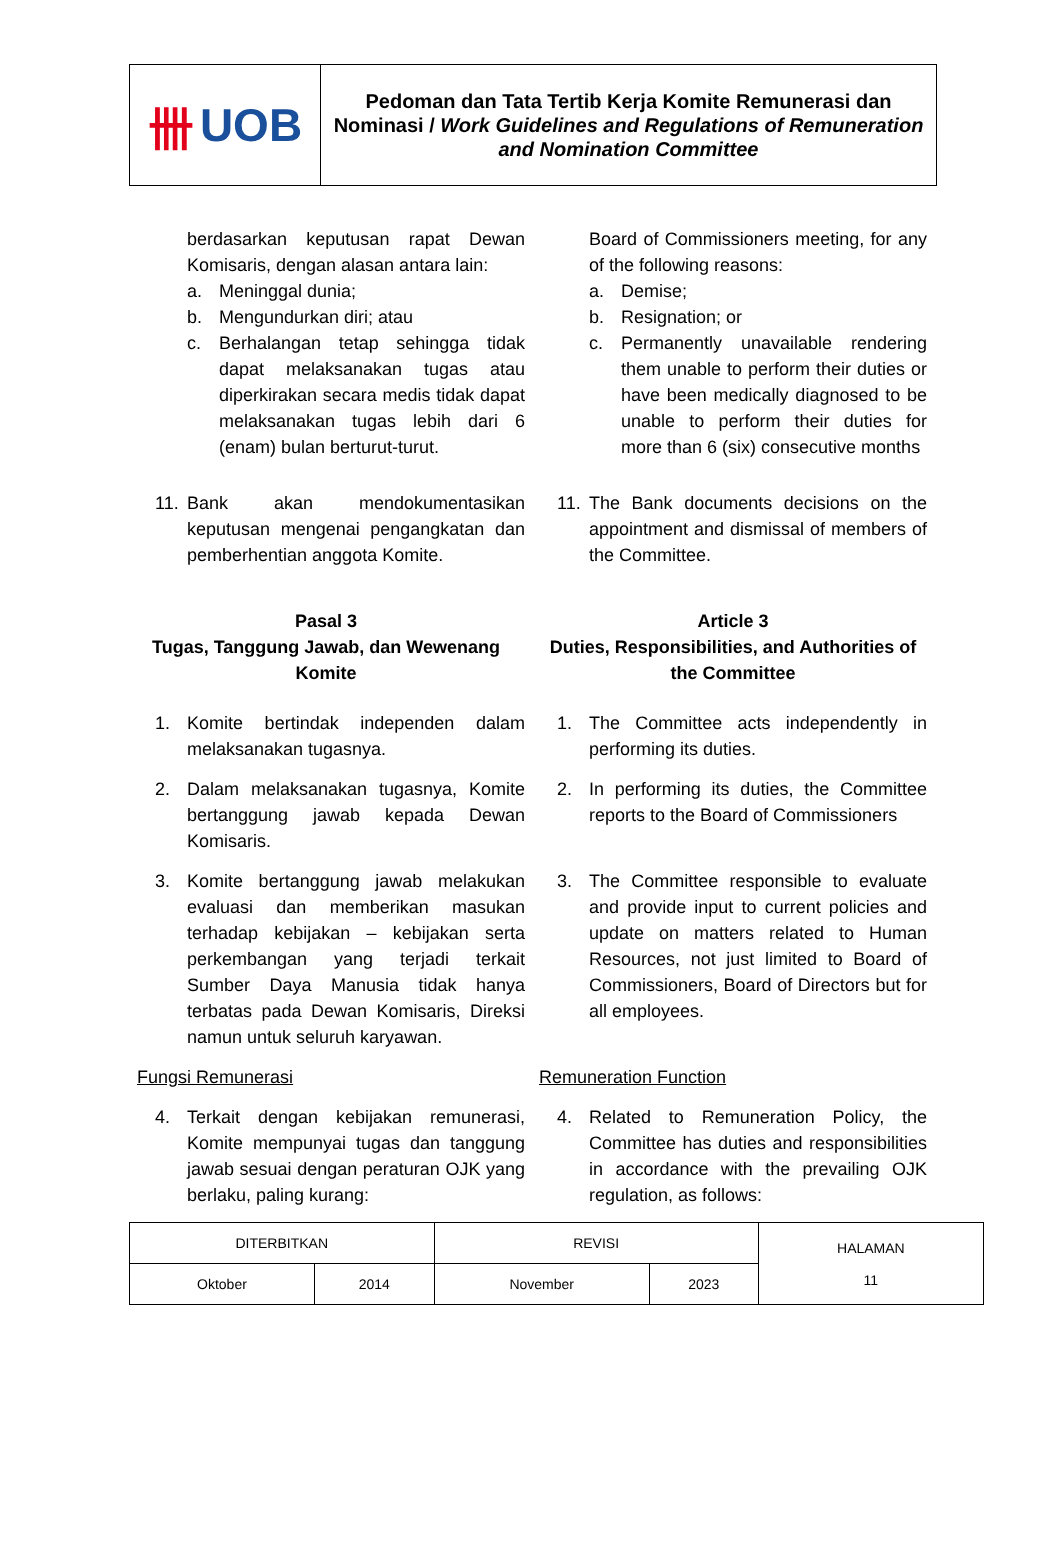卌 UOB
Pedoman dan Tata Tertib Kerja Komite Remunerasi dan Nominasi / Work Guidelines and Regulations of Remuneration and Nomination Committee
berdasarkan keputusan rapat Dewan Komisaris, dengan alasan antara lain:
a. Meninggal dunia;
b. Mengundurkan diri; atau
c. Berhalangan tetap sehingga tidak dapat melaksanakan tugas atau diperkirakan secara medis tidak dapat melaksanakan tugas lebih dari 6 (enam) bulan berturut-turut.
Board of Commissioners meeting, for any of the following reasons:
a. Demise;
b. Resignation; or
c. Permanently unavailable rendering them unable to perform their duties or have been medically diagnosed to be unable to perform their duties for more than 6 (six) consecutive months
11. Bank akan mendokumentasikan keputusan mengenai pengangkatan dan pemberhentian anggota Komite.
11. The Bank documents decisions on the appointment and dismissal of members of the Committee.
Pasal 3
Tugas, Tanggung Jawab, dan Wewenang Komite
Article 3
Duties, Responsibilities, and Authorities of the Committee
1. Komite bertindak independen dalam melaksanakan tugasnya.
1. The Committee acts independently in performing its duties.
2. Dalam melaksanakan tugasnya, Komite bertanggung jawab kepada Dewan Komisaris.
2. In performing its duties, the Committee reports to the Board of Commissioners
3. Komite bertanggung jawab melakukan evaluasi dan memberikan masukan terhadap kebijakan – kebijakan serta perkembangan yang terjadi terkait Sumber Daya Manusia tidak hanya terbatas pada Dewan Komisaris, Direksi namun untuk seluruh karyawan.
3. The Committee responsible to evaluate and provide input to current policies and update on matters related to Human Resources, not just limited to Board of Commissioners, Board of Directors but for all employees.
Fungsi Remunerasi Remuneration Function
4. Terkait dengan kebijakan remunerasi, Komite mempunyai tugas dan tanggung jawab sesuai dengan peraturan OJK yang berlaku, paling kurang:
4. Related to Remuneration Policy, the Committee has duties and responsibilities in accordance with the prevailing OJK regulation, as follows:
| DITERBITKAN | | REVISI | | HALAMAN 11 |
| Oktober | 2014 | November | 2023 | |